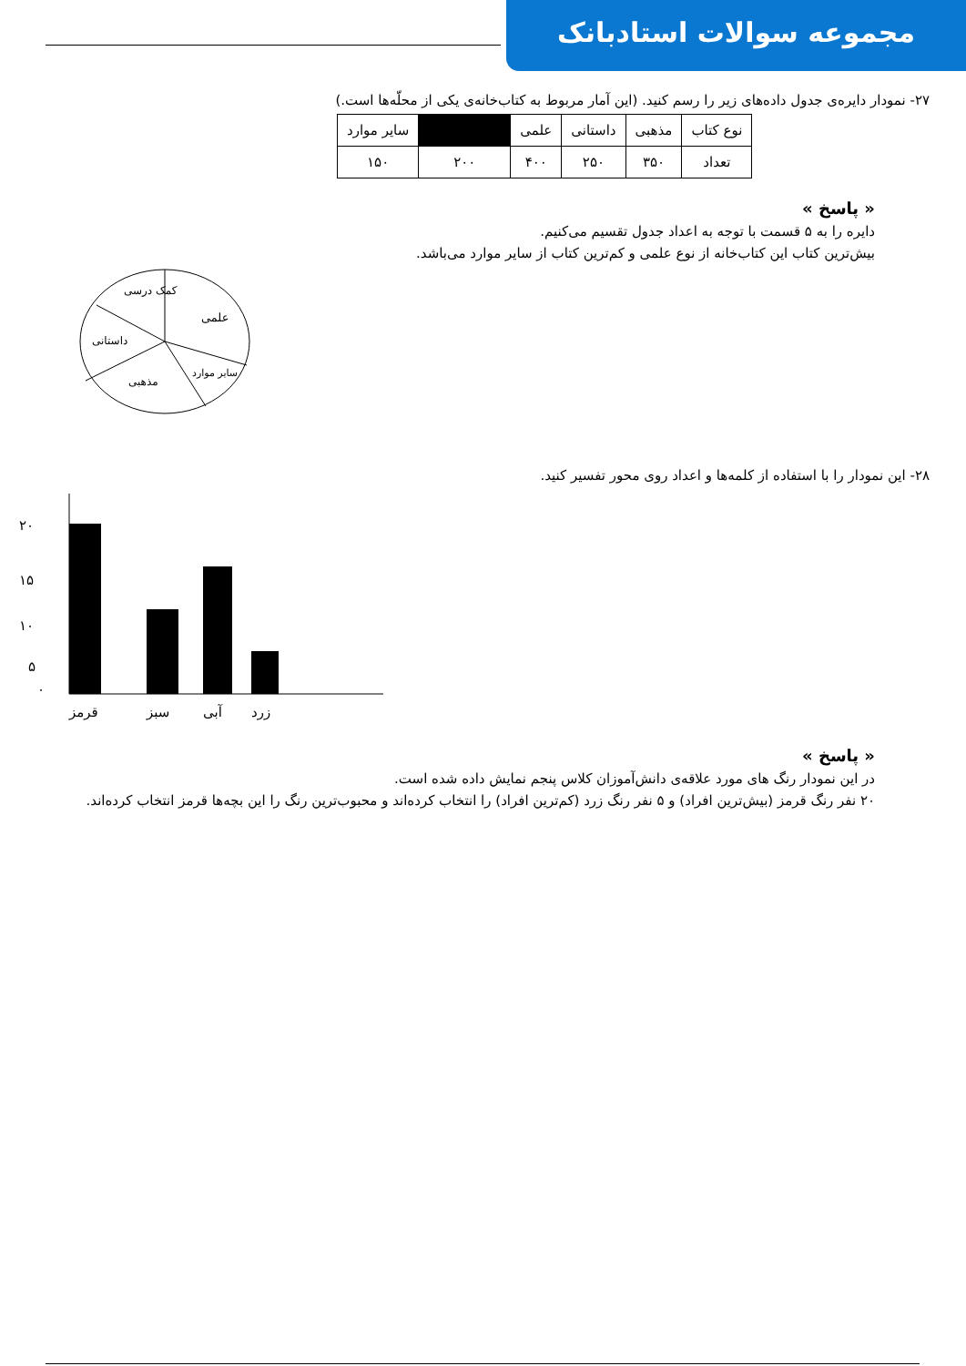مجموعه سوالات استادبانک
۲۷- نمودار دایره‌ی جدول داده‌های زیر را رسم کنید. (این آمار مربوط به کتاب‌خانه‌ی یکی از محلّه‌ها است.)
| نوع کتاب | مذهبی | داستانی | علمی | | سایر موارد |
| تعداد | ۳۵۰ | ۲۵۰ | ۴۰۰ | ۲۰۰ | ۱۵۰ |
« پاسخ »
دایره را به ۵ قسمت با توجه به اعداد جدول تقسیم می‌کنیم.
بیش‌ترین کتاب این کتاب‌خانه از نوع علمی و کم‌ترین کتاب از سایر موارد می‌باشد.
علمی
کمک درسی
داستانی
مذهبی
سایر موارد
۲۸- این نمودار را با استفاده از کلمه‌ها و اعداد روی محور تفسیر کنید.
۲۰
۱۵
۱۰
۵
۰
قرمز
سبز
آبی
زرد
« پاسخ »
در این نمودار رنگ های مورد علاقه‌ی دانش‌آموزان کلاس پنجم نمایش داده شده است.
۲۰ نفر رنگ قرمز (بیش‌ترین افراد) و ۵ نفر رنگ زرد (کم‌ترین افراد) را انتخاب کرده‌اند و محبوب‌ترین رنگ را این بچه‌ها قرمز انتخاب کرده‌اند.